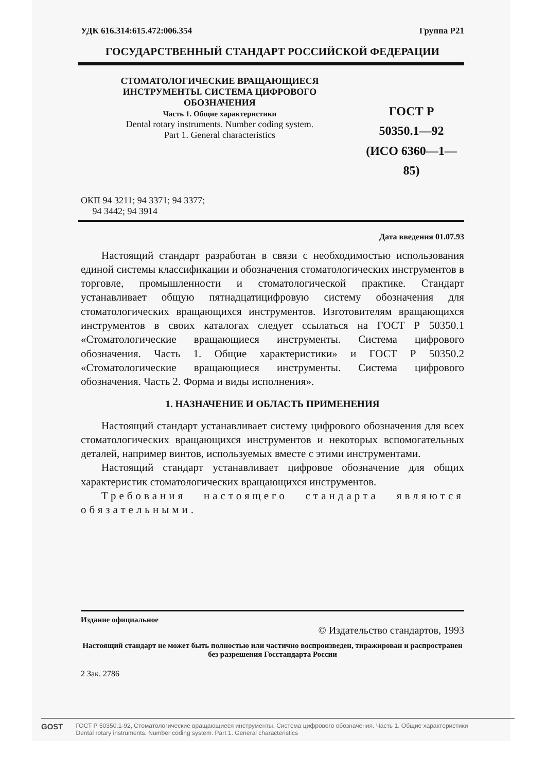УДК 616.314:615.472:006.354 Группа Р21
ГОСУДАРСТВЕННЫЙ СТАНДАРТ РОССИЙСКОЙ ФЕДЕРАЦИИ
СТОМАТОЛОГИЧЕСКИЕ ВРАЩАЮЩИЕСЯ
ИНСТРУМЕНТЫ. СИСТЕМА ЦИФРОВОГО
ОБОЗНАЧЕНИЯ
Часть 1. Общие характеристики
Dental rotary instruments. Number coding system.
Part 1. General characteristics
ГОСТ Р
50350.1—92
(ИСО 6360—1—85)
ОКП 94 3211; 94 3371; 94 3377;
94 3442; 94 3914
Дата введения 01.07.93
Настоящий стандарт разработан в связи с необходимостью использования единой системы классификации и обозначения стоматологических инструментов в торговле, промышленности и стоматологической практике. Стандарт устанавливает общую пятнадцатицифровую систему обозначения для стоматологических вращающихся инструментов. Изготовителям вращающихся инструментов в своих каталогах следует ссылаться на ГОСТ Р 50350.1 «Стоматологические вращающиеся инструменты. Система цифрового обозначения. Часть 1. Общие характеристики» и ГОСТ Р 50350.2 «Стоматологические вращающиеся инструменты. Система цифрового обозначения. Часть 2. Форма и виды исполнения».
1. НАЗНАЧЕНИЕ И ОБЛАСТЬ ПРИМЕНЕНИЯ
Настоящий стандарт устанавливает систему цифрового обозначения для всех стоматологических вращающихся инструментов и некоторых вспомогательных деталей, например винтов, используемых вместе с этими инструментами.
Настоящий стандарт устанавливает цифровое обозначение для общих характеристик стоматологических вращающихся инструментов.
Требования настоящего стандарта являются обязательными.
Издание официальное
© Издательство стандартов, 1993
Настоящий стандарт не может быть полностью или частично воспроизведен, тиражирован и распространен без разрешения Госстандарта России
2 Зак. 2786
GOST ГОСТ Р 50350.1-92, Стоматологические вращающиеся инструменты. Система цифрового обозначения. Часть 1. Общие характеристики
Dental rotary instruments. Number coding system. Part 1. General characteristics